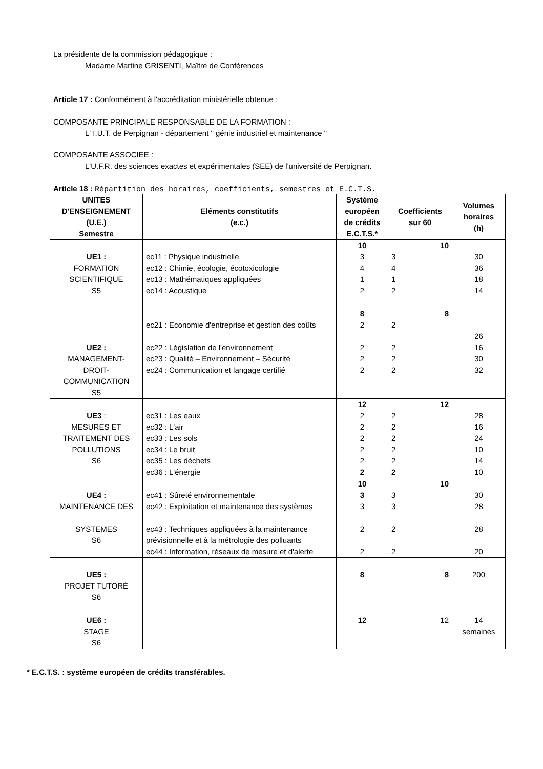La présidente de la commission pédagogique :
Madame Martine GRISENTI, Maître de Conférences
Article 17 : Conformément à l'accréditation ministérielle obtenue :
COMPOSANTE PRINCIPALE RESPONSABLE DE LA FORMATION :
L' I.U.T. de Perpignan - département " génie industriel et maintenance "
COMPOSANTE ASSOCIEE :
L'U.F.R. des sciences exactes et expérimentales (SEE) de l'université de Perpignan.
Article 18 : Répartition des horaires, coefficients, semestres et E.C.T.S.
| UNITES D'ENSEIGNEMENT (U.E.) Semestre | Eléments constitutifs (e.c.) | Système européen de crédits E.C.T.S.* | Coefficients sur 60 | Volumes horaires (h) |
| --- | --- | --- | --- | --- |
| UE1 : FORMATION SCIENTIFIQUE S5 | ec11 : Physique industrielle ec12 : Chimie, écologie, écotoxicologie ec13 : Mathématiques appliquées ec14 : Acoustique | 10 3 4 1 2 | 10 3 4 1 2 | 30 36 18 14 |
| UE2 : MANAGEMENT- DROIT- COMMUNICATION S5 | ec21 : Economie d'entreprise et gestion des coûts ec22 : Législation de l'environnement ec23 : Qualité – Environnement – Sécurité ec24 : Communication et langage certifié | 8 2 2 2 2 | 8 2 2 2 2 | 26 16 30 32 |
| UE3 : MESURES ET TRAITEMENT DES POLLUTIONS S6 | ec31 : Les eaux ec32 : L'air ec33 : Les sols ec34 : Le bruit ec35 : Les déchets ec36 : L'énergie | 12 2 2 2 2 2 2 | 12 2 2 2 2 2 2 | 28 16 24 10 14 10 |
| UE4 : MAINTENANCE DES SYSTEMES S6 | ec41 : Sûreté environnementale ec42 : Exploitation et maintenance des systèmes ec43 : Techniques appliquées à la maintenance prévisionnelle et à la métrologie des polluants ec44 : Information, réseaux de mesure et d'alerte | 10 3 3 2 2 | 10 3 3 2 2 | 30 28 28 20 |
| UE5 : PROJET TUTORÉ S6 | | 8 | 8 | 200 |
| UE6 : STAGE S6 | | 12 | 12 | 14 semaines |
* E.C.T.S. : système européen de crédits transférables.